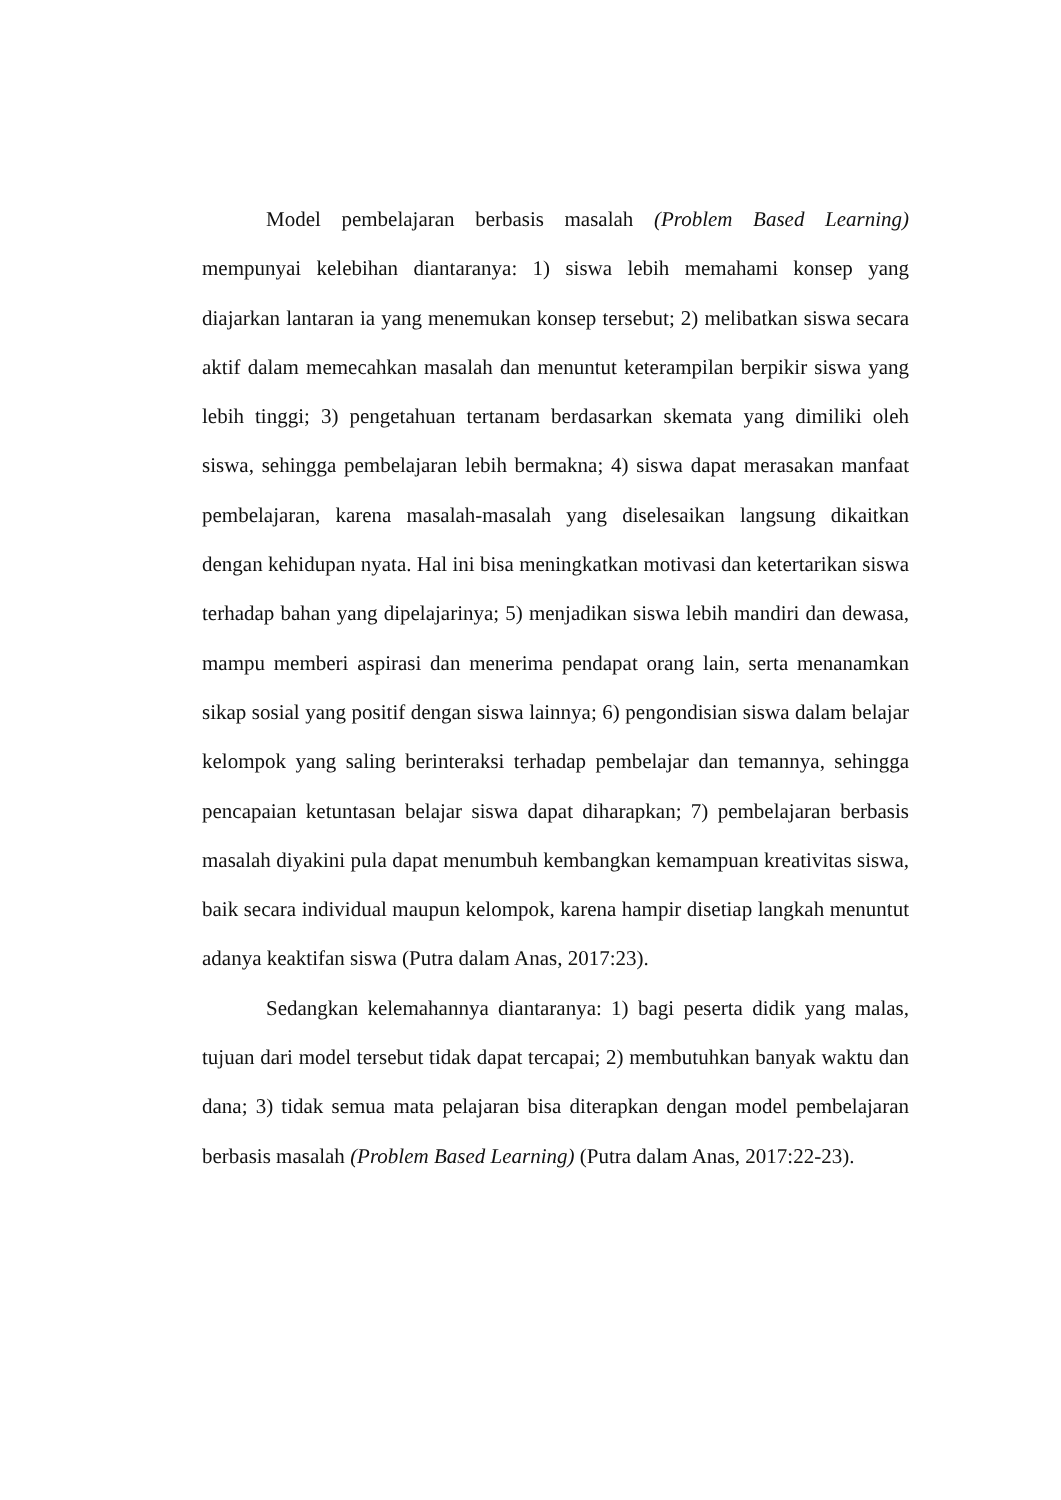Model pembelajaran berbasis masalah (Problem Based Learning) mempunyai kelebihan diantaranya: 1) siswa lebih memahami konsep yang diajarkan lantaran ia yang menemukan konsep tersebut; 2) melibatkan siswa secara aktif dalam memecahkan masalah dan menuntut keterampilan berpikir siswa yang lebih tinggi; 3) pengetahuan tertanam berdasarkan skemata yang dimiliki oleh siswa, sehingga pembelajaran lebih bermakna; 4) siswa dapat merasakan manfaat pembelajaran, karena masalah-masalah yang diselesaikan langsung dikaitkan dengan kehidupan nyata. Hal ini bisa meningkatkan motivasi dan ketertarikan siswa terhadap bahan yang dipelajarinya; 5) menjadikan siswa lebih mandiri dan dewasa, mampu memberi aspirasi dan menerima pendapat orang lain, serta menanamkan sikap sosial yang positif dengan siswa lainnya; 6) pengondisian siswa dalam belajar kelompok yang saling berinteraksi terhadap pembelajar dan temannya, sehingga pencapaian ketuntasan belajar siswa dapat diharapkan; 7) pembelajaran berbasis masalah diyakini pula dapat menumbuh kembangkan kemampuan kreativitas siswa, baik secara individual maupun kelompok, karena hampir disetiap langkah menuntut adanya keaktifan siswa (Putra dalam Anas, 2017:23).
Sedangkan kelemahannya diantaranya: 1) bagi peserta didik yang malas, tujuan dari model tersebut tidak dapat tercapai; 2) membutuhkan banyak waktu dan dana; 3) tidak semua mata pelajaran bisa diterapkan dengan model pembelajaran berbasis masalah (Problem Based Learning) (Putra dalam Anas, 2017:22-23).